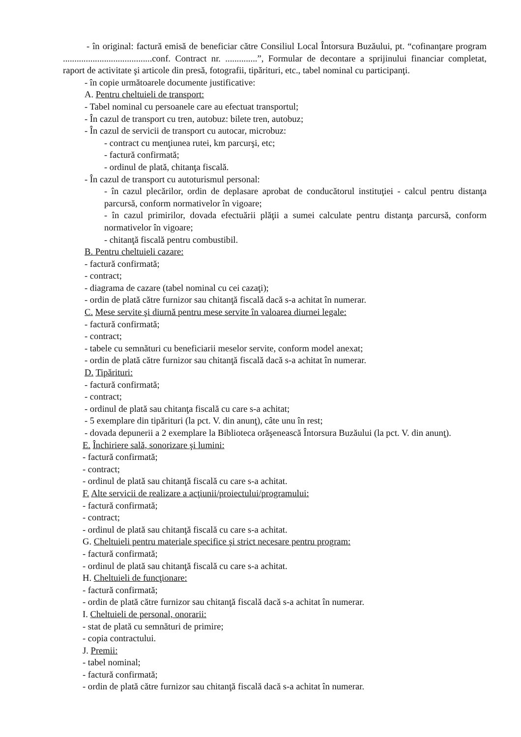- în original: factură emisă de beneficiar către Consiliul Local Întorsura Buzăului, pt. “cofinanţare program .......................................conf. Contract nr. ..............”, Formular de decontare a sprijinului financiar completat, raport de activitate şi articole din presă, fotografii, tipărituri, etc., tabel nominal cu participanţi.
- în copie următoarele documente justificative:
A. Pentru cheltuieli de transport:
- Tabel nominal cu persoanele care au efectuat transportul;
- În cazul de transport cu tren, autobuz: bilete tren, autobuz;
- În cazul de servicii de transport cu autocar, microbuz:
- contract cu menţiunea rutei, km parcurşi, etc;
- factură confirmată;
- ordinul de plată, chitanţa fiscală.
- În cazul de transport cu autoturismul personal:
- în cazul plecărilor, ordin de deplasare aprobat de conducătorul instituţiei - calcul pentru distanţa parcursă, conform normativelor în vigoare;
- în cazul primirilor, dovada efectuării plăţii a sumei calculate pentru distanţa parcursă, conform normativelor în vigoare;
- chitanţă fiscală pentru combustibil.
B. Pentru cheltuieli cazare:
- factură confirmată;
- contract;
- diagrama de cazare (tabel nominal cu cei cazaţi);
- ordin de plată către furnizor sau chitanţă fiscală dacă s-a achitat în numerar.
C. Mese servite şi diurnă pentru mese servite în valoarea diurnei legale:
- factură confirmată;
- contract;
- tabele cu semnături cu beneficiarii meselor servite, conform model anexat;
- ordin de plată către furnizor sau chitanţă fiscală dacă s-a achitat în numerar.
D. Tipărituri:
- factură confirmată;
- contract;
- ordinul de plată sau chitanţa fiscală cu care s-a achitat;
- 5 exemplare din tipărituri (la pct. V. din anunţ), câte unu în rest;
- dovada depunerii a 2 exemplare la Biblioteca orăşenească Întorsura Buzăului (la pct. V. din anunţ).
E. Închiriere sală, sonorizare şi lumini:
- factură confirmată;
- contract;
- ordinul de plată sau chitanţă fiscală cu care s-a achitat.
F. Alte servicii de realizare a acţiunii/proiectului/programului:
- factură confirmată;
- contract;
- ordinul de plată sau chitanţă fiscală cu care s-a achitat.
G. Cheltuieli pentru materiale specifice şi strict necesare pentru program:
- factură confirmată;
- ordinul de plată sau chitanţă fiscală cu care s-a achitat.
H. Cheltuieli de funcţionare:
- factură confirmată;
- ordin de plată către furnizor sau chitanţă fiscală dacă s-a achitat în numerar.
I. Cheltuieli de personal, onorarii:
- stat de plată cu semnături de primire;
- copia contractului.
J. Premii:
- tabel nominal;
- factură confirmată;
- ordin de plată către furnizor sau chitanţă fiscală dacă s-a achitat în numerar.